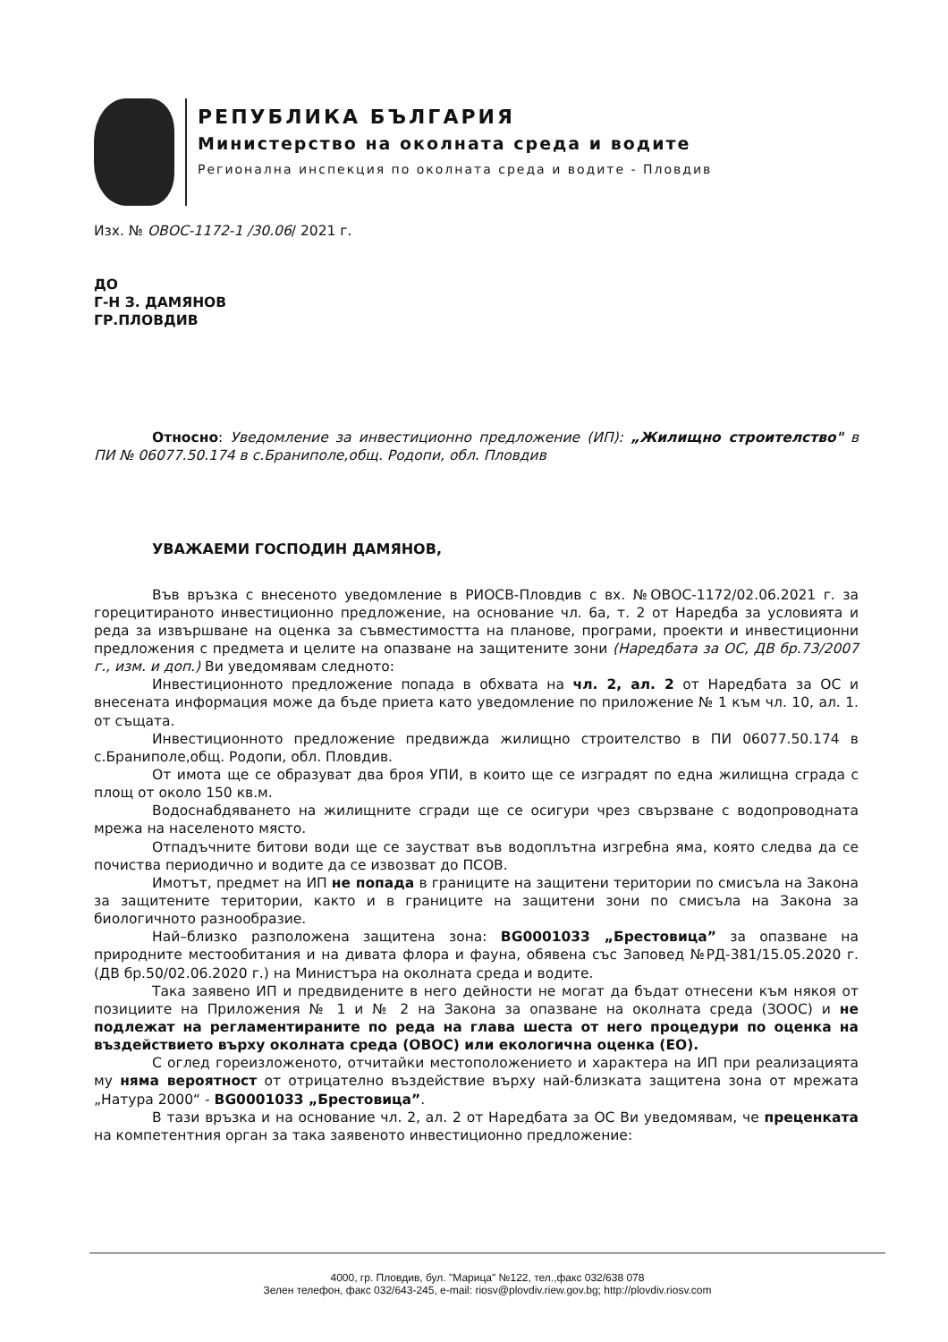РЕПУБЛИКА БЪЛГАРИЯ
Министерство на околната среда и водите
Регионална инспекция по околната среда и водите - Пловдив
Изх. № ОВОС-1172-1 /30.06/ 2021 г.
ДО
Г-Н З. ДАМЯНОВ
ГР.ПЛОВДИВ
Относно: Уведомление за инвестиционно предложение (ИП): „Жилищно строителство" в ПИ № 06077.50.174 в с.Браниполе,общ. Родопи, обл. Пловдив
УВАЖАЕМИ ГОСПОДИН ДАМЯНОВ,
Във връзка с внесеното уведомление в РИОСВ-Пловдив с вх. №ОВОС-1172/02.06.2021 г. за горецитираното инвестиционно предложение, на основание чл. 6а, т. 2 от Наредба за условията и реда за извършване на оценка за съвместимостта на планове, програми, проекти и инвестиционни предложения с предмета и целите на опазване на защитените зони (Наредбата за ОС, ДВ бр.73/2007 г., изм. и доп.) Ви уведомявам следното:
Инвестиционното предложение попада в обхвата на чл. 2, ал. 2 от Наредбата за ОС и внесената информация може да бъде приета като уведомление по приложение № 1 към чл. 10, ал. 1. от същата.
Инвестиционното предложение предвижда жилищно строителство в ПИ 06077.50.174 в с.Браниполе,общ. Родопи, обл. Пловдив.
От имота ще се образуват два броя УПИ, в които ще се изградят по една жилищна сграда с площ от около 150 кв.м.
Водоснабдяването на жилищните сгради ще се осигури чрез свързване с водопроводната мрежа на населеното място.
Отпадъчните битови води ще се заустват във водоплътна изгребна яма, която следва да се почиства периодично и водите да се извозват до ПСОВ.
Имотът, предмет на ИП не попада в границите на защитени територии по смисъла на Закона за защитените територии, както и в границите на защитени зони по смисъла на Закона за биологичното разнообразие.
Най–близко разположена защитена зона: BG0001033 „Брестовица” за опазване на природните местообитания и на дивата флора и фауна, обявена със Заповед №РД-381/15.05.2020 г. (ДВ бр.50/02.06.2020 г.) на Министъра на околната среда и водите.
Така заявено ИП и предвидените в него дейности не могат да бъдат отнесени към някоя от позициите на Приложения № 1 и № 2 на Закона за опазване на околната среда (ЗООС) и не подлежат на регламентираните по реда на глава шеста от него процедури по оценка на въздействието върху околната среда (ОВОС) или екологична оценка (ЕО).
С оглед гореизложеното, отчитайки местоположението и характера на ИП при реализацията му няма вероятност от отрицателно въздействие върху най-близката защитена зона от мрежата „Натура 2000“ - BG0001033 „Брестовица”.
В тази връзка и на основание чл. 2, ал. 2 от Наредбата за ОС Ви уведомявам, че преценката на компетентния орган за така заявеното инвестиционно предложение:
4000, гр. Пловдив, бул. "Марица" №122, тел.,факс 032/638 078
Зелен телефон, факс 032/643-245, e-mail: riosv@plovdiv.riew.gov.bg; http://plovdiv.riosv.com